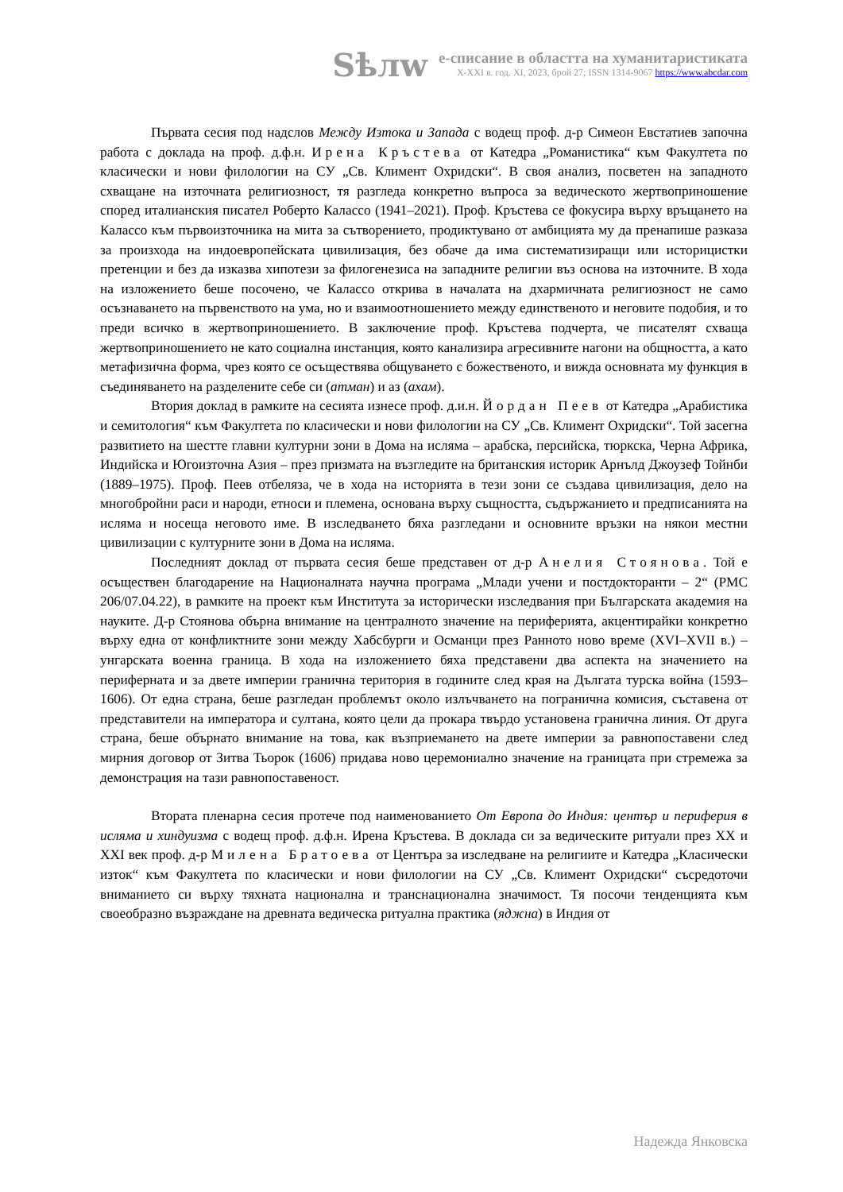Sѣлw
е-списание в областта на хуманитаристиката
X-XXI в. год. XI, 2023, брой 27; ISSN 1314-9067 https://www.abcdar.com
Първата сесия под надслов Между Изтока и Запада с водещ проф. д-р Симеон Евстатиев започна работа с доклада на проф. д.ф.н. Ирена Кръстева от Катедра „Романистика“ към Факултета по класически и нови филологии на СУ „Св. Климент Охридски“. В своя анализ, посветен на западното схващане на източната религиозност, тя разгледа конкретно въпроса за ведическото жертвоприношение според италианския писател Роберто Калассо (1941–2021). Проф. Кръстева се фокусира върху връщането на Калассо към първоизточника на мита за сътворението, продиктувано от амбицията му да пренапише разказа за произхода на индоевропейската цивилизация, без обаче да има систематизиращи или историцистки претенции и без да изказва хипотези за филогенезиса на западните религии въз основа на източните. В хода на изложението беше посочено, че Калассо открива в началата на дхармичната религиозност не само осъзнаването на първенството на ума, но и взаимоотношението между единственото и неговите подобия, и то преди всичко в жертвоприношението. В заключение проф. Кръстева подчерта, че писателят схваща жертвоприношението не като социална инстанция, която канализира агресивните нагони на общността, а като метафизична форма, чрез която се осъществява общуването с божественото, и вижда основната му функция в съединяването на разделените себе си (атман) и аз (ахам).
Втория доклад в рамките на сесията изнесе проф. д.и.н. Йордан Пеев от Катедра „Арабистика и семитология“ към Факултета по класически и нови филологии на СУ „Св. Климент Охридски“. Той засегна развитието на шестте главни културни зони в Дома на исляма – арабска, персийска, тюркска, Черна Африка, Индийска и Югоизточна Азия – през призмата на възгледите на британския историк Арнълд Джоузеф Тойнби (1889–1975). Проф. Пеев отбеляза, че в хода на историята в тези зони се създава цивилизация, дело на многобройни раси и народи, етноси и племена, основана върху същността, съдържанието и предписанията на исляма и носеща неговото име. В изследването бяха разгледани и основните връзки на някои местни цивилизации с културните зони в Дома на исляма.
Последният доклад от първата сесия беше представен от д-р Анелия Стоянова. Той е осъществен благодарение на Националната научна програма „Млади учени и постдокторанти – 2“ (РМС 206/07.04.22), в рамките на проект към Института за исторически изследвания при Българската академия на науките. Д-р Стоянова обърна внимание на централното значение на периферията, акцентирайки конкретно върху една от конфликтните зони между Хабсбурги и Османци през Ранното ново време (XVI–XVII в.) – унгарската военна граница. В хода на изложението бяха представени два аспекта на значението на периферната и за двете империи гранична територия в годините след края на Дългата турска война (1593–1606). От една страна, беше разгледан проблемът около излъчването на погранична комисия, съставена от представители на императора и султана, която цели да прокара твърдо установена гранична линия. От друга страна, беше обърнато внимание на това, как възприемането на двете империи за равнопоставени след мирния договор от Зитва Тьорок (1606) придава ново церемониално значение на границата при стремежа за демонстрация на тази равнопоставеност.
Втората пленарна сесия протече под наименованието От Европа до Индия: център и периферия в исляма и хиндуизма с водещ проф. д.ф.н. Ирена Кръстева. В доклада си за ведическите ритуали през XX и XXI век проф. д-р Милена Братоева от Центъра за изследване на религиите и Катедра „Класически изток“ към Факултета по класически и нови филологии на СУ „Св. Климент Охридски“ съсредоточи вниманието си върху тяхната национална и транснационална значимост. Тя посочи тенденцията към своеобразно възраждане на древната ведическа ритуална практика (яджна) в Индия от
Надежда Янковска